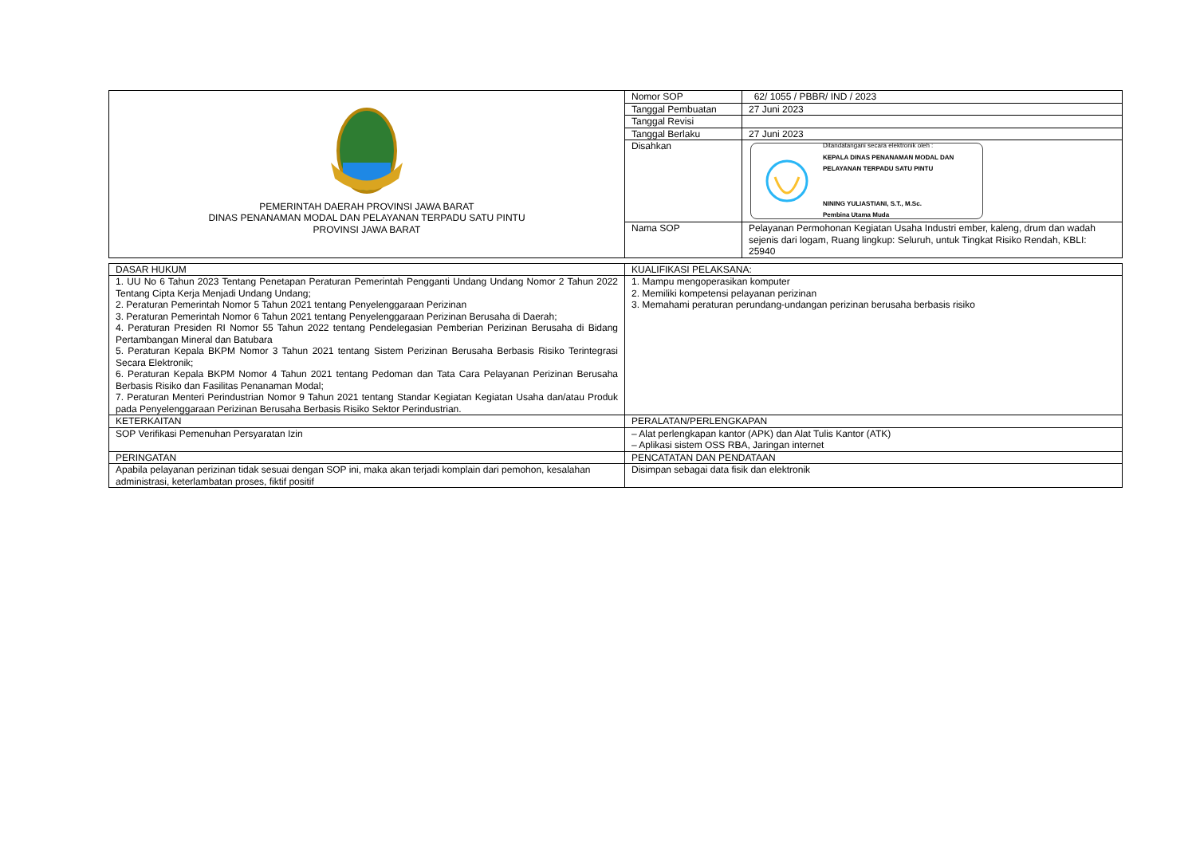| PEMERINTAH DAERAH PROVINSI JAWA BARAT DINAS PENANAMAN MODAL DAN PELAYANAN TERPADU SATU PINTU PROVINSI JAWA BARAT | Nomor SOP | 62/ 1055 / PBBR/ IND / 2023 |
| | Tanggal Pembuatan | 27 Juni 2023 |
| | Tanggal Revisi | |
| | Tanggal Berlaku | 27 Juni 2023 |
| | Disahkan | Ditandatangani secara elektronik oleh : KEPALA DINAS PENANAMAN MODAL DAN PELAYANAN TERPADU SATU PINTU NINING YULIASTIANI, S.T., M.Sc. Pembina Utama Muda |
| | Nama SOP | Pelayanan Permohonan Kegiatan Usaha Industri ember, kaleng, drum dan wadah sejenis dari logam, Ruang lingkup: Seluruh, untuk Tingkat Risiko Rendah, KBLI: 25940 |
| DASAR HUKUM | KUALIFIKASI PELAKSANA: |
| 1. UU No 6 Tahun 2023 Tentang Penetapan Peraturan Pemerintah Pengganti Undang Undang Nomor 2 Tahun 2022 Tentang Cipta Kerja Menjadi Undang Undang; 2. Peraturan Pemerintah Nomor 5 Tahun 2021 tentang Penyelenggaraan Perizinan 3. Peraturan Pemerintah Nomor 6 Tahun 2021 tentang Penyelenggaraan Perizinan Berusaha di Daerah; 4. Peraturan Presiden RI Nomor 55 Tahun 2022 tentang Pendelegasian Pemberian Perizinan Berusaha di Bidang Pertambangan Mineral dan Batubara 5. Peraturan Kepala BKPM Nomor 3 Tahun 2021 tentang Sistem Perizinan Berusaha Berbasis Risiko Terintegrasi Secara Elektronik; 6. Peraturan Kepala BKPM Nomor 4 Tahun 2021 tentang Pedoman dan Tata Cara Pelayanan Perizinan Berusaha Berbasis Risiko dan Fasilitas Penanaman Modal; 7. Peraturan Menteri Perindustrian Nomor 9 Tahun 2021 tentang Standar Kegiatan Kegiatan Usaha dan/atau Produk pada Penyelenggaraan Perizinan Berusaha Berbasis Risiko Sektor Perindustrian. | 1. Mampu mengoperasikan komputer 2. Memiliki kompetensi pelayanan perizinan 3. Memahami peraturan perundang-undangan perizinan berusaha berbasis risiko |
| KETERKAITAN | PERALATAN/PERLENGKAPAN |
| SOP Verifikasi Pemenuhan Persyaratan Izin | – Alat perlengkapan kantor (APK) dan Alat Tulis Kantor (ATK) – Aplikasi sistem OSS RBA, Jaringan internet |
| PERINGATAN | PENCATATAN DAN PENDATAAN |
| Apabila pelayanan perizinan tidak sesuai dengan SOP ini, maka akan terjadi komplain dari pemohon, kesalahan administrasi, keterlambatan proses, fiktif positif | Disimpan sebagai data fisik dan elektronik |